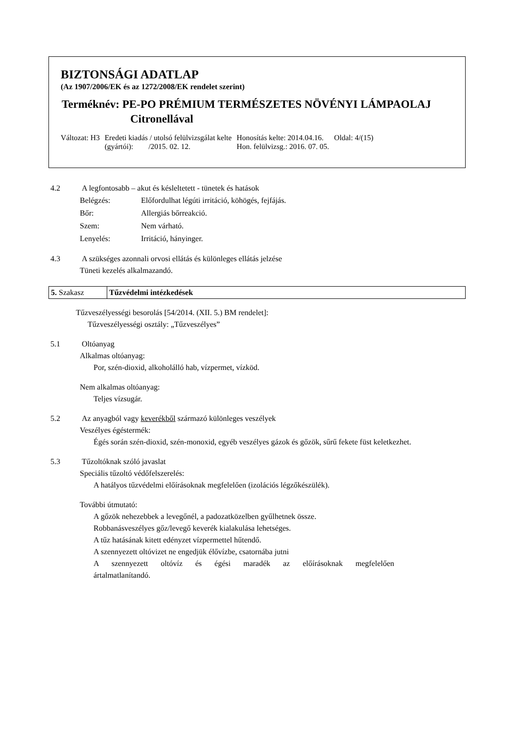BIZTONSÁGI ADATLAP
(Az 1907/2006/EK és az 1272/2008/EK rendelet szerint)
Terméknév: PE-PO PRÉMIUM TERMÉSZETES NÖVÉNYI LÁMPAOLAJ
Citronellával
| Változat: H3 | Eredeti kiadás / utolsó felülvizsgálat kelte (gyártói): /2015. 02. 12. | Honosítás kelte: 2014.04.16. Hon. felülvizsg.: 2016. 07. 05. | Oldal: 4/(15) |
4.2 A legfontosabb – akut és késleltetett - tünetek és hatások
| Belégzés: | Előfordulhat légúti irritáció, köhögés, fejfájás. |
| Bőr: | Allergiás bőrreakció. |
| Szem: | Nem várható. |
| Lenyelés: | Irritáció, hányinger. |
4.3 A szükséges azonnali orvosi ellátás és különleges ellátás jelzése
Tüneti kezelés alkalmazandó.
| 5. Szakasz | Tűzvédelmi intézkedések |
Tűzveszélyességi besorolás [54/2014. (XII. 5.) BM rendelet]:
Tűzveszélyességi osztály: „Tűzveszélyes”
5.1 Oltóanyag
Alkalmas oltóanyag:
Por, szén-dioxid, alkoholálló hab, vízpermet, vízköd.
Nem alkalmas oltóanyag:
Teljes vízsugár.
5.2 Az anyagból vagy keverékből származó különleges veszélyek
Veszélyes égéstermék:
Égés során szén-dioxid, szén-monoxid, egyéb veszélyes gázok és gőzök, sűrű fekete füst keletkezhet.
5.3 Tűzoltóknak szóló javaslat
Speciális tűzoltó védőfelszerelés:
A hatályos tűzvédelmi előírásoknak megfelelően (izolációs légzőkészülék).
További útmutató:
A gőzök nehezebbek a levegőnél, a padozatközelben gyűlhetnek össze.
Robbanásveszélyes gőz/levegő keverék kialakulása lehetséges.
A tűz hatásának kitett edényzet vízpermettel hűtendő.
A szennyezett oltóvizet ne engedjük élővízbe, csatornába jutni
A szennyezett oltóvíz és égési maradék az előírásoknak megfelelően
ártalmatlanítandó.